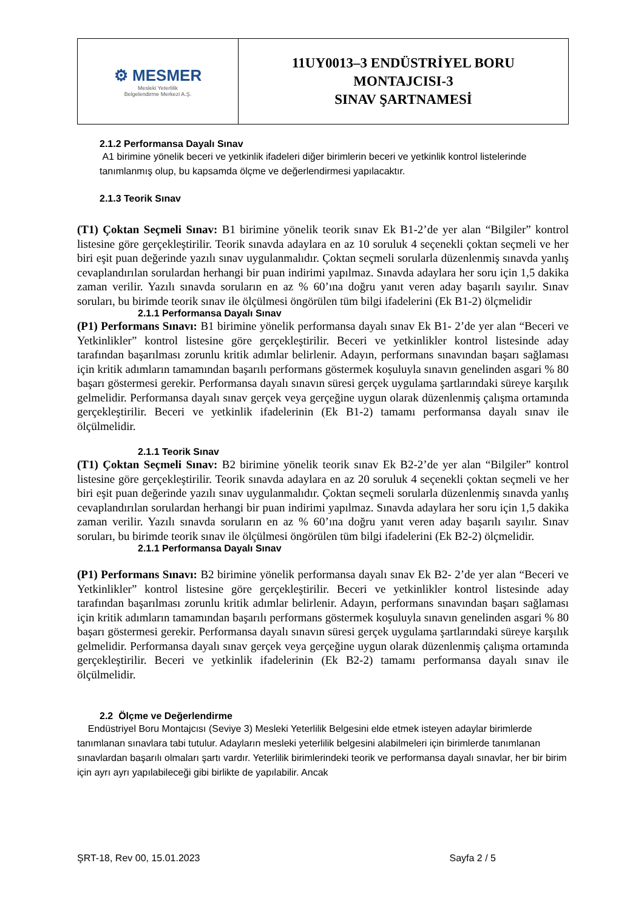| ⚙ MESMER Mesleki Yeterlilik Belgelendirme Merkezi A.Ş. | 11UY0013–3 ENDÜSTRİYEL BORU MONTAJCISI-3 SINAV ŞARTNAMESİ |
2.1.2 Performansa Dayalı Sınav
A1 birimine yönelik beceri ve yetkinlik ifadeleri diğer birimlerin beceri ve yetkinlik kontrol listelerinde tanımlanmış olup, bu kapsamda ölçme ve değerlendirmesi yapılacaktır.
2.1.3 Teorik Sınav
(T1) Çoktan Seçmeli Sınav: B1 birimine yönelik teorik sınav Ek B1-2’de yer alan “Bilgiler” kontrol listesine göre gerçekleştirilir. Teorik sınavda adaylara en az 10 soruluk 4 seçenekli çoktan seçmeli ve her biri eşit puan değerinde yazılı sınav uygulanmalıdır. Çoktan seçmeli sorularla düzenlenmiş sınavda yanlış cevaplandırılan sorulardan herhangi bir puan indirimi yapılmaz. Sınavda adaylara her soru için 1,5 dakika zaman verilir. Yazılı sınavda soruların en az % 60’ına doğru yanıt veren aday başarılı sayılır. Sınav soruları, bu birimde teorik sınav ile ölçülmesi öngörülen tüm bilgi ifadelerini (Ek B1-2) ölçmelidir
2.1.1 Performansa Dayalı Sınav
(P1) Performans Sınavı: B1 birimine yönelik performansa dayalı sınav Ek B1- 2’de yer alan “Beceri ve Yetkinlikler” kontrol listesine göre gerçekleştirilir. Beceri ve yetkinlikler kontrol listesinde aday tarafından başarılması zorunlu kritik adımlar belirlenir. Adayın, performans sınavından başarı sağlaması için kritik adımların tamamından başarılı performans göstermek koşuluyla sınavın genelinden asgari % 80 başarı göstermesi gerekir. Performansa dayalı sınavın süresi gerçek uygulama şartlarındaki süreye karşılık gelmelidir. Performansa dayalı sınav gerçek veya gerçeğine uygun olarak düzenlenmiş çalışma ortamında gerçekleştirilir. Beceri ve yetkinlik ifadelerinin (Ek B1-2) tamamı performansa dayalı sınav ile ölçülmelidir.
2.1.1 Teorik Sınav
(T1) Çoktan Seçmeli Sınav: B2 birimine yönelik teorik sınav Ek B2-2’de yer alan “Bilgiler” kontrol listesine göre gerçekleştirilir. Teorik sınavda adaylara en az 20 soruluk 4 seçenekli çoktan seçmeli ve her biri eşit puan değerinde yazılı sınav uygulanmalıdır. Çoktan seçmeli sorularla düzenlenmiş sınavda yanlış cevaplandırılan sorulardan herhangi bir puan indirimi yapılmaz. Sınavda adaylara her soru için 1,5 dakika zaman verilir. Yazılı sınavda soruların en az % 60’ına doğru yanıt veren aday başarılı sayılır. Sınav soruları, bu birimde teorik sınav ile ölçülmesi öngörülen tüm bilgi ifadelerini (Ek B2-2) ölçmelidir.
2.1.1 Performansa Dayalı Sınav
(P1) Performans Sınavı: B2 birimine yönelik performansa dayalı sınav Ek B2- 2’de yer alan “Beceri ve Yetkinlikler” kontrol listesine göre gerçekleştirilir. Beceri ve yetkinlikler kontrol listesinde aday tarafından başarılması zorunlu kritik adımlar belirlenir. Adayın, performans sınavından başarı sağlaması için kritik adımların tamamından başarılı performans göstermek koşuluyla sınavın genelinden asgari % 80 başarı göstermesi gerekir. Performansa dayalı sınavın süresi gerçek uygulama şartlarındaki süreye karşılık gelmelidir. Performansa dayalı sınav gerçek veya gerçeğine uygun olarak düzenlenmiş çalışma ortamında gerçekleştirilir. Beceri ve yetkinlik ifadelerinin (Ek B2-2) tamamı performansa dayalı sınav ile ölçülmelidir.
2.2 Ölçme ve Değerlendirme
Endüstriyel Boru Montajcısı (Seviye 3) Mesleki Yeterlilik Belgesini elde etmek isteyen adaylar birimlerde tanımlanan sınavlara tabi tutulur. Adayların mesleki yeterlilik belgesini alabilmeleri için birimlerde tanımlanan sınavlardan başarılı olmaları şartı vardır. Yeterlilik birimlerindeki teorik ve performansa dayalı sınavlar, her bir birim için ayrı ayrı yapılabileceği gibi birlikte de yapılabilir. Ancak
ŞRT-18, Rev 00, 15.01.2023 Sayfa 2 / 5